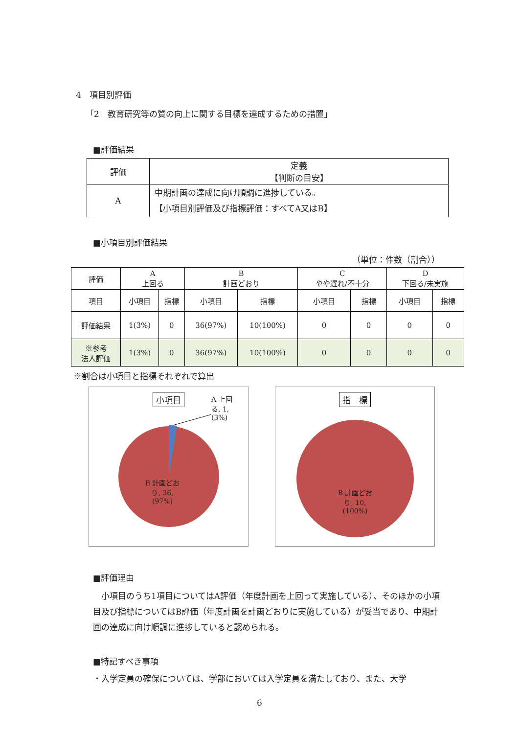4　項目別評価
「2　教育研究等の質の向上に関する目標を達成するための措置」
■評価結果
| 評価 | 定義 【判断の目安】 |
| A | 中期計画の達成に向け順調に進捗している。 【小項目別評価及び指標評価：すべてA又はB】 |
■小項目別評価結果
（単位：件数（割合））
| 評価 | A 上回る | | B 計画どおり | | C やや遅れ/不十分 | | D 下回る/未実施 | |
| --- | --- | --- | --- | --- | --- | --- | --- | --- |
| 項目 | 小項目 | 指標 | 小項目 | 指標 | 小項目 | 指標 | 小項目 | 指標 |
| 評価結果 | 1(3%) | 0 | 36(97%) | 10(100%) | 0 | 0 | 0 | 0 |
| ※参考 法人評価 | 1(3%) | 0 | 36(97%) | 10(100%) | 0 | 0 | 0 | 0 |
※割合は小項目と指標それぞれで算出
小項目
A 上回る, 1, (3%)
B 計画どおり, 36, (97%)
指　標
B 計画どおり, 10, (100%)
■評価理由
　小項目のうち1項目についてはA評価（年度計画を上回って実施している）、そのほかの小項目及び指標についてはB評価（年度計画を計画どおりに実施している）が妥当であり、中期計画の達成に向け順調に進捗していると認められる。
■特記すべき事項
・入学定員の確保については、学部においては入学定員を満たしており、また、大学
6